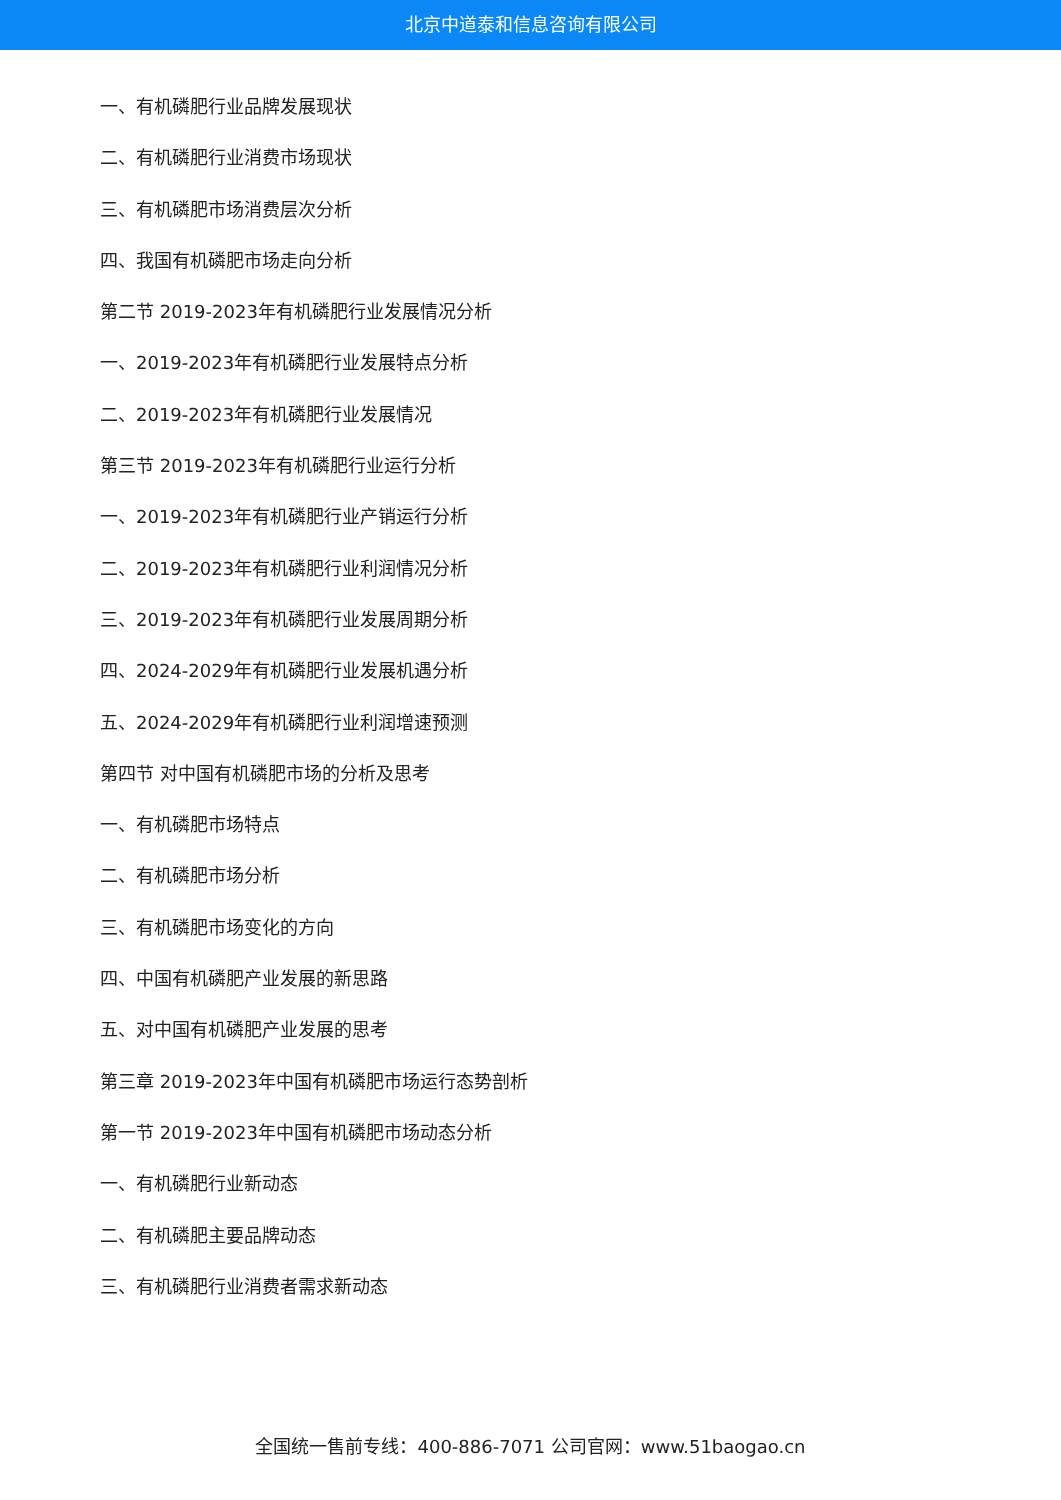北京中道泰和信息咨询有限公司
一、有机磷肥行业品牌发展现状
二、有机磷肥行业消费市场现状
三、有机磷肥市场消费层次分析
四、我国有机磷肥市场走向分析
第二节 2019-2023年有机磷肥行业发展情况分析
一、2019-2023年有机磷肥行业发展特点分析
二、2019-2023年有机磷肥行业发展情况
第三节 2019-2023年有机磷肥行业运行分析
一、2019-2023年有机磷肥行业产销运行分析
二、2019-2023年有机磷肥行业利润情况分析
三、2019-2023年有机磷肥行业发展周期分析
四、2024-2029年有机磷肥行业发展机遇分析
五、2024-2029年有机磷肥行业利润增速预测
第四节 对中国有机磷肥市场的分析及思考
一、有机磷肥市场特点
二、有机磷肥市场分析
三、有机磷肥市场变化的方向
四、中国有机磷肥产业发展的新思路
五、对中国有机磷肥产业发展的思考
第三章 2019-2023年中国有机磷肥市场运行态势剖析
第一节 2019-2023年中国有机磷肥市场动态分析
一、有机磷肥行业新动态
二、有机磷肥主要品牌动态
三、有机磷肥行业消费者需求新动态
全国统一售前专线：400-886-7071 公司官网：www.51baogao.cn